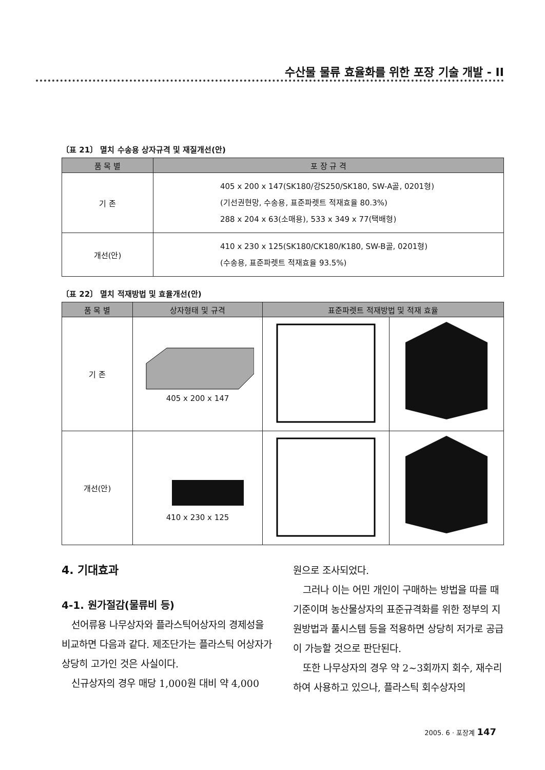수산물 물류 효율화를 위한 포장 기술 개발 - II
〔표 21〕 멸치 수송용 상자규격 및 재질개선(안)
| 품 목 별 | 포 장 규 격 |
| --- | --- |
| 기 존 | 405 x 200 x 147(SK180/강S250/SK180, SW-A골, 0201형) (기선권현망, 수송용, 표준파렛트 적재효율 80.3%) 288 x 204 x 63(소매용), 533 x 349 x 77(택배형) |
| 개선(안) | 410 x 230 x 125(SK180/CK180/K180, SW-B골, 0201형) (수송용, 표준파렛트 적재효율 93.5%) |
〔표 22〕 멸치 적재방법 및 효율개선(안)
| 품 목 별 | 상자형태 및 규격 | 표준파렛트 적재방법 및 적재 효율 | |
| --- | --- | --- | --- |
| 기 존 | 405 x 200 x 147 | | |
| 개선(안) | 410 x 230 x 125 | | |
4. 기대효과
4-1. 원가절감(물류비 등)
선어류용 나무상자와 플라스틱어상자의 경제성을 비교하면 다음과 같다. 제조단가는 플라스틱 어상자가 상당히 고가인 것은 사실이다.
신규상자의 경우 매당 1,000원 대비 약 4,000
원으로 조사되었다.
그러나 이는 어민 개인이 구매하는 방법을 따를 때 기준이며 농산물상자의 표준규격화를 위한 정부의 지원방법과 풀시스템 등을 적용하면 상당히 저가로 공급이 가능할 것으로 판단된다.
또한 나무상자의 경우 약 2~3회까지 회수, 재수리하여 사용하고 있으나, 플라스틱 회수상자의
2005. 6 · 포장계 147